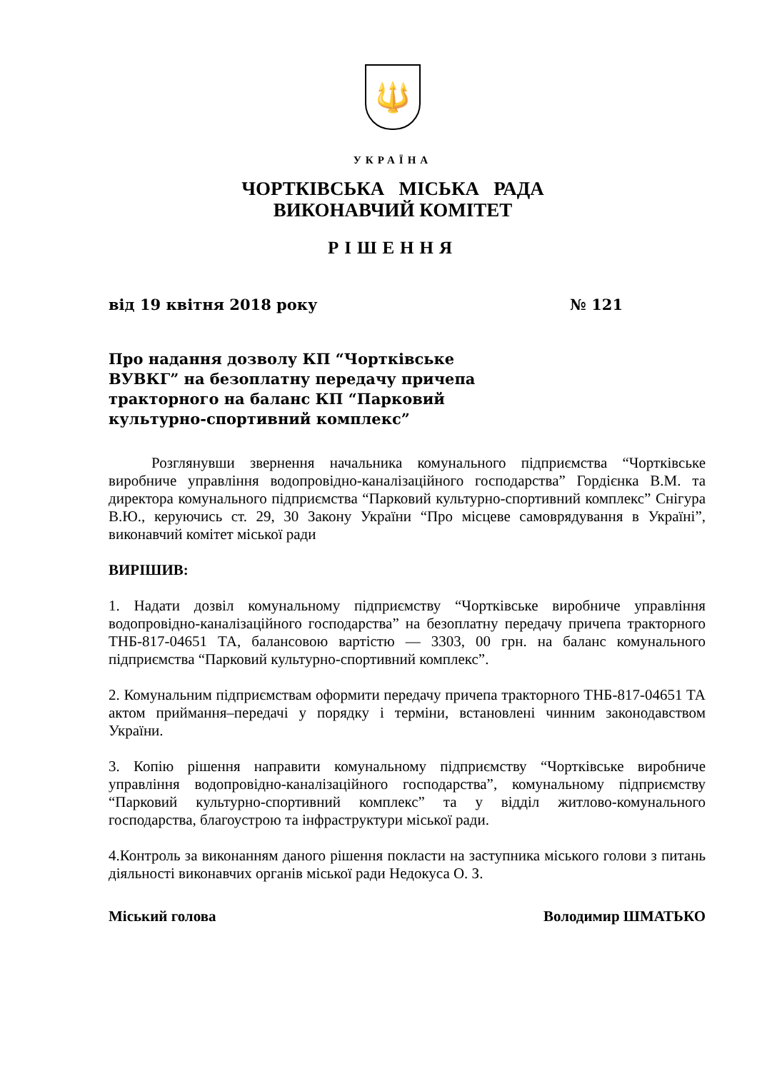🔱
УКРАЇНА
ЧОРТКІВСЬКА МІСЬКА РАДА
ВИКОНАВЧИЙ КОМІТЕТ
РІШЕННЯ
від 19 квітня 2018 року № 121
Про надання дозволу КП “Чортківське
ВУВКГ” на безоплатну передачу причепа
тракторного на баланс КП “Парковий
культурно-спортивний комплекс”
Розглянувши звернення начальника комунального підприємства “Чортківське виробниче управління водопровідно-каналізаційного господарства” Гордієнка В.М. та директора комунального підприємства “Парковий культурно-спортивний комплекс” Снігура В.Ю., керуючись ст. 29, 30 Закону України “Про місцеве самоврядування в Україні”, виконавчий комітет міської ради
ВИРІШИВ:
1. Надати дозвіл комунальному підприємству “Чортківське виробниче управління водопровідно-каналізаційного господарства” на безоплатну передачу причепа тракторного ТНБ-817-04651 ТА, балансовою вартістю — 3303, 00 грн. на баланс комунального підприємства “Парковий культурно-спортивний комплекс”.
2. Комунальним підприємствам оформити передачу причепа тракторного ТНБ-817-04651 ТА актом приймання–передачі у порядку і терміни, встановлені чинним законодавством України.
3. Копію рішення направити комунальному підприємству “Чортківське виробниче управління водопровідно-каналізаційного господарства”, комунальному підприємству “Парковий культурно-спортивний комплекс” та у відділ житлово-комунального господарства, благоустрою та інфраструктури міської ради.
4.Контроль за виконанням даного рішення покласти на заступника міського голови з питань діяльності виконавчих органів міської ради Недокуса О. З.
Міський голова Володимир ШМАТЬКО